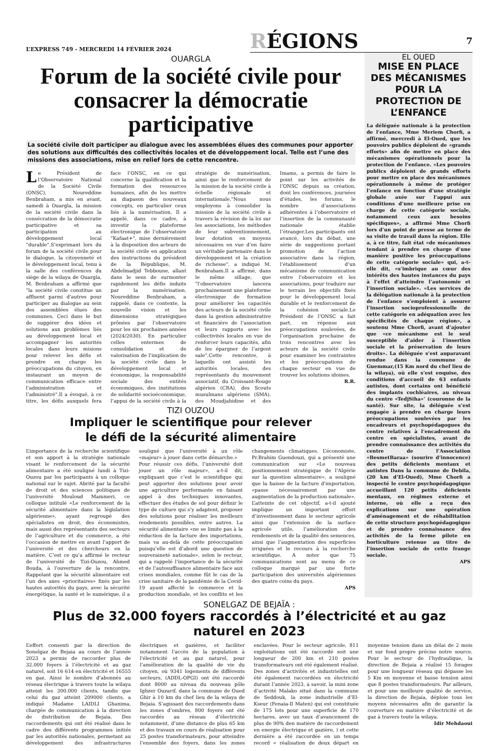L’EXPRESS 749 - MERCREDI 14 FÉVRIER 2024
RÉGIONS 7
OUARGLA
Forum de la société civile pour consacrer la démocratie participative
La société civile doit participer au dialogue avec les assemblées élues des communes pour apporter des solutions aux difficultés des collectivités locales et de développement local. Telle est l’une des missions des associations, mise en relief lors de cette rencontre.
Le Président de l’Observatoire National de la Société Civile (ONSC), Noureddine Benbraham, a mis en avant, samedi à Ouargla, la mission de la société civile dans la consécration de la démocratie participative et sa participation au développement local "durable".S’exprimant lors du forum de la société civile pour le dialogue, la citoyenneté et le développement local, tenu à la salle des conférences du siège de la wilaya de Ouargla, M. Benbraham a affirmé que "la société civile constitue un affluent parmi d'autres pour participer au dialogue au sein des assemblées élues des communes. Ceci dans le but de suggérer des idées et solutions aux problèmes liés au développement local et accompagner les autorités locales dans leurs misions pour relever les défis et prendre en charge les préoccupations du citoyen, en instaurant un moyen de communication efficace entre l’administration et l’administré".Il a évoqué, à ce titre, les défis auxquels fera face l’ONSC, en ce qui concerne la qualification et la formation des ressources humaines, afin de les mettre au diapason des nouveaux concepts, en particulier ceux liés à la numérisation. Il a appelé, dans ce cadre, à investir la plateforme électronique de l’observatoire "Kafaat+", mise dernièrement à la disposition des acteurs de la société civile en application des instructions du président de la République, M. Abdelmadjid Tebboune, allant dans le sens de surmonter rapidement les défis induits par la numérisation. Noureddine Benbraham, a rappelé, dans ce contexte, la nouvelle vision et les dimensions stratégiques prônées par l’observatoire pour les six prochaines années (2024/2030). En particulier celles entermes de consolidation et de valorisation de l’implication de la société civile dans le développement local et économique, la responsabilité sociale des entités économiques, des institutions de solidarité socioéconomique, l’appui de la société civile à la stratégie de numérisation, ainsi que le renforcement de la mission de la société civile à échelle régionale et internationale."Nous nous employons à consolider la mission de la société civile à travers la révision de la loi sur les associations, les méthodes de leur subventionnement, leur dotation en moyens nécessaires en vue d’en faire un véritable partenaire dans le développement et la création de richesse", a indiqué M. Benbraham.Il a affirmé, dans le même sillage, que "l'observatoire lancera prochainement une plateforme électronique de formation pour améliorer les capacités des acteurs de la société civile dans la gestion administrative et financière de l’association et leurs rapports avec les collectivités locales en vue de renforcer leurs capacités, afin de les épargner de l’argent sale".Cette rencontre, à laquelle ont assisté les autorités locales, des représentants du mouvement associatif, du Croissant-Rouge algérien (CRA), des Scouts musulmans algériens (SMA), des Moudjahidine et des Imams, a permis de faire le point sur les activités de l’ONSC depuis sa création, dont les conférences, journées d’études, les forums, le nombre d’associations adhérentes à l’observatoire et l’insertion de la communauté nationale établie l’étranger.Les participants ont avancé, lors du débat, une série de suggestions portant promotion de l’action associative dans la région, l’établissement d’un mécanisme de communication entre l’observatoire et les associations, pour traduire sur le terrain les objectifs fixés pour le développement local durable et le renforcement de la cohésion sociale.Le Président de l’ONSC a fait part, en réponse aux préoccupations soulevées, de l’organisation prochaine de trois rencontres avec les acteurs de la société civile pour examiner les contraintes et les préoccupations de chaque secteur en vue de trouver les solutions idoines.
R.R.
TIZI OUZOU
Impliquer le scientifique pour relever
le défi de la sécurité alimentaire
L’importance de la recherche scientifique et son apport à la stratégie nationale visant le renforcement de la sécurité alimentaire a été souligné lundi à Tizi-Ouzou par les participants à un colloque national sur le sujet. Abrité par la faculté de droit et des sciences politiques de l’université Mouloud Mammeri, ce colloque intitulé «Le renforcement de la sécurité alimentaire dans la législation algérienne», ayant regroupé des spécialistes en droit, des économistes, mais aussi des représentants des secteurs de l’agriculture et du commerce, a été l’occasion de mettre en avant l’apport de l’université et des chercheurs en la matière. C’est ce qu’a affirmé le recteur de l’université de Tizi-Ouzou, Ahmed Bouda, à l’ouverture de la rencontre. Rappelant que la sécurité alimentaire est l’un des axes «prioritaires» fixés par les hautes autorités du pays, avec la sécurité énergétique, la santé et le numérique, il a souligné que l’université à un rôle «majeur» à jouer dans cette démarche.»
Pour réussir ces défis, l’université doit jouer un rôle majeur», a-t-il dit, expliquant que c’est le scientifique qui peut apporter des solutions pour avoir une agriculture performante en faisant appel à des techniques innovantes, effectuer des études de sol pour définir le type de culture qui s’y adaptent, proposer des solutions pour réaliser les meilleurs rendements possibles, entre autres. La sécurité alimentaire «ne se limite pas à la réduction de la facture des importations, mais va au-delà de cette préoccupation puisqu’elle est d’abord une question de souveraineté nationale», selon le recteur, qui a rappelé l’importance de la sécurité et de l’autosuffisance alimentaire face aux crises mondiales, comme fût le cas de la crise sanitaire de la pandémie de la Covid-19 ayant affecté le commerce et la production mondiale, et les conflits et les changements climatiques. L’économiste, Pr.Brahim Guendouzi, qui a présenté une communication sur «Le nouveau positionnement stratégique de l’Algérie sur la question alimentaire», a souligné que la baisse de la facture d'importation, «passe nécessairement par une augmentation de la production nationale». L’atteinte de cet objectif, a-t-il ajouté implique un important effort d’investissement dans le secteur agricole ainsi que l’extension de la surface agricole utile, l’amélioration des rendements et de la qualité des semences, ainsi que l’augmentation des superficies irriguées et le recours à la recherche scientifique. A noter que 75 communications sont au menu de ce colloque marqué par une forte participation des universités algériennes des quatre coins du pays.
APS
EL OUED
MISE EN PLACE DES MÉCANISMES POUR LA PROTECTION DE L’ENFANCE
La déléguée nationale à la protection de l’enfance, Mme Meriem Chorfi, a affirmé, mercredi à El-Oued, que les pouvoirs publics déploient de «grands efforts» afin de mettre en place des mécanismes opérationnels pour la protection de l’enfance. »Les pouvoirs publics déploient de grands efforts pour mettre en place des mécanismes opérationnels à même de protéger l’enfance en fonction d’une stratégie globale axée sur l’appui aux conditions d’une meilleure prise en charge de cette catégorie sociale, notamment ceux aux besoins spécifiques», a affirmé Mme Chorfi lors d’un point de presse au terme de sa visite de travail dans la région. Elle a, à ce titre, fait état «de mécanismes tendant à prendre en charge d’une manière positive les préoccupations de cette catégorie sociale» qui, a-t-elle dit, «s’imbrique au cœur des intérêts des hautes instances du pays à l’effet d’atteindre l’autonomie et l’insertion sociale». «Les services de la délégation nationale à la protection de l’enfance s’emploient à assurer l’insertion socioprofessionnelle de cette catégorie en adéquation avec les spécificités de chaque région», a soutenu Mme Chorfi, avant d’ajouter que «ce mécanisme est le seul susceptible d’aider à l’insertion sociale et la préservation de leurs droits». La déléguée s’est auparavant rendue dans la commune de Guemmar,(15 Km nord du chef lieu de la wilaya), où elle s’est enquise, des conditions d’accueil de 63 enfants autistes, dont certains ont bénéficié des implants cochléaires, au niveau du centre «TedjSiha»’ (couronne de la santé). Sur site, la déléguée s’est engagée à prendre en charge leurs préoccupations soulevées par les encadreurs et psychopédagogues du centre relatives à l’encadrement du centre en spécialistes, avant de prendre connaissance des activités du centre de l’Association «BesmetBaraa» (sourire d’innocence) des petits déficients mentaux et autistes Dans la commune de Debila, (20 km d’El-Oued), Mme Chorfi a inspecté le centre psychopédagogique accueillant 120 petits déficients mentaux, en régimes externe et interne, où elle a reçu des explications sur une opération d’aménagement et de réhabilitation de cette structure psychopédagogique et de prendre connaissance des activités de la ferme pilote en horticulture retenue au titre de l’insertion sociale de cette frange sociale.
APS
SONELGAZ DE BEJAÏA :
Plus de 32.000 foyers raccordés à l’électricité et au gaz naturel en 2023
L’effort consenti par la direction de Sonelgaz de Bejaia au cours de l’année 2023 a permis de raccorder plus de 32.000 foyers à l’électricité et au gaz naturel, soit 16 614 en électricité et 16555 en gaz. Ainsi le nombre d’abonnés au réseau électrique à travers toute la wilaya atteint les 300.000 clients, tandis que celui du gaz atteint 209000 clients, a indiqué Madame LAIDLI Ghanima, chargée de communication à la direction de distribution de Bejaia. Des raccordements qui ont été réalisé dans le cadre des différents programmes initiés par les autorités nationales, permetant au développement des infrastructures électriques et gazières, et faciliter notamment l'accès de la population à l'électricité et au gaz naturel, pour l’amélioration de la qualité de vie du citoyen, où 9341 logements de différents secteurs, (ADDL-OPGI) ont été raccordé dont 8000 au niveau du nouveau pôle Ighzer Ouzarif, dans la commune de Oued Ghir à 10 km du chef lieu de la wilaya de Bejaia. S’agissant des raccordements dans les zones d’ombres, 800 foyers ont été raccordés au réseau d’électricité notamment, d’une distance de plus 65 km et des travaux en cours de réalisation pour 25 postes transformateurs, pour atteindre l’ensemble des foyers, dans les zones enclavées. Pour le secteur agricole, 811 exploitations ont été raccordé soit une longueur de 200 km et 210 postes transformateurs ont été également réalisé. Des zones d’activités et industrielles ont été également raccordées en électricité durant l’année 2023, à savoir, la mini zone d’activité Malako situé dans la commune de Seddouk, la zone industrielle d’El-Kseur (Fenaia-Il Maten) qui est constituée de 175 lots pour une superficie de 170 hectares, avec un taux d’avancement de plus de 90% den matière de raccordement en energie électrique et gazière, ) et cette dernière a été raccordée en un temps record « réalisation de deux départ en moyenne tension dans un délai de 2 mois et sur fond propre précise notre source. Pour le secteur de l’hydraulique, la direction de Bejaia a réalisé 15 forages pour une longueur réseau qui dépasse les 5 Km en moyenne et basse tension ainsi que 8 postes transformateurs. Par ailleurs, et pour une meilleure qualité de service, la direction de Bejaia, déploie tous les moyens nécessaires afin de garantir la couverture en matière d’électricité et de gaz à travers toute la wilaya.
Idir Mehdaoui